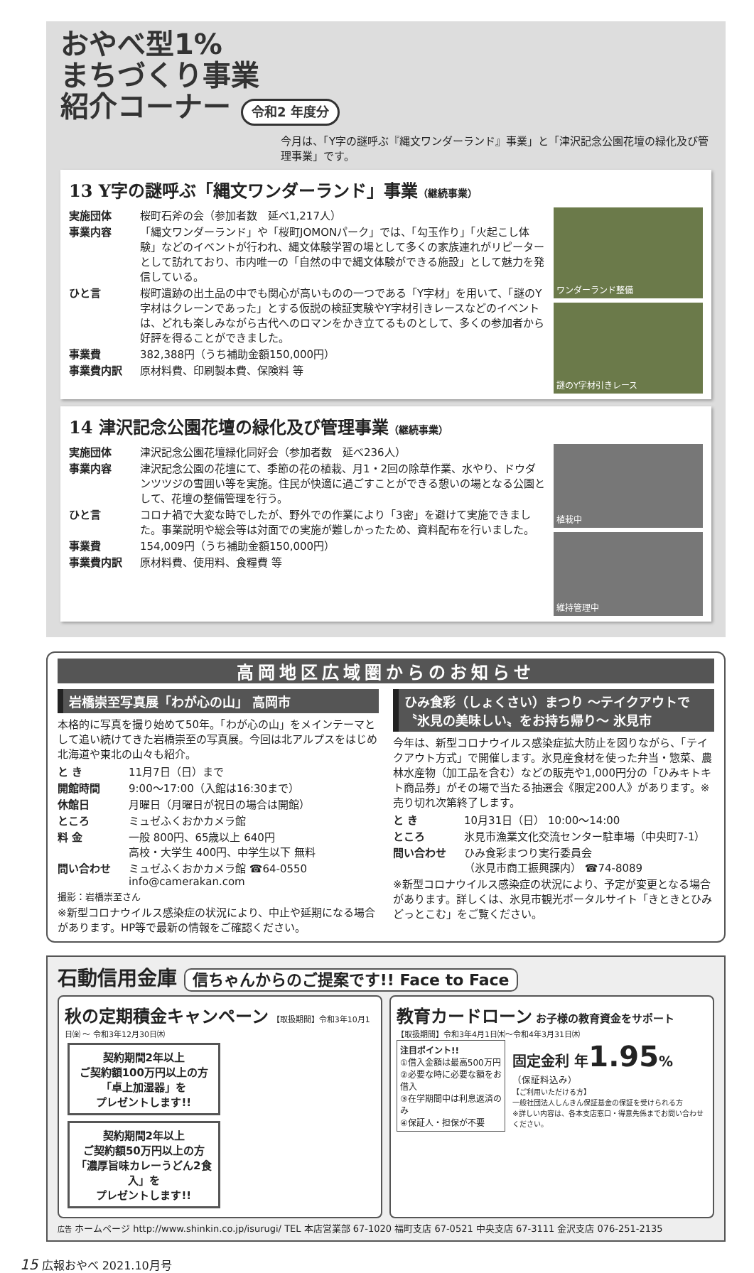おやべ型1%
まちづくり事業
紹介コーナー 令和2 年度分
今月は、「Y字の謎呼ぶ『縄文ワンダーランド』事業」と「津沢記念公園花壇の緑化及び管理事業」です。
13 Y字の謎呼ぶ「縄文ワンダーランド」事業（継続事業）
実施団体
桜町石斧の会（参加者数　延べ1,217人）
事業内容
「縄文ワンダーランド」や「桜町JOMONパーク」では、「勾玉作り」「火起こし体験」などのイベントが行われ、縄文体験学習の場として多くの家族連れがリピーターとして訪れており、市内唯一の「自然の中で縄文体験ができる施設」として魅力を発信している。
ひと言
桜町遺跡の出土品の中でも関心が高いものの一つである「Y字材」を用いて、「謎のY字材はクレーンであった」とする仮説の検証実験やY字材引きレースなどのイベントは、どれも楽しみながら古代へのロマンをかき立てるものとして、多くの参加者から好評を得ることができました。
事業費
382,388円（うち補助金額150,000円）
事業費内訳
原材料費、印刷製本費、保険料 等
ワンダーランド整備
謎のY字材引きレース
14 津沢記念公園花壇の緑化及び管理事業（継続事業）
実施団体
津沢記念公園花壇緑化同好会（参加者数　延べ236人）
事業内容
津沢記念公園の花壇にて、季節の花の植栽、月1・2回の除草作業、水やり、ドウダンツツジの雪囲い等を実施。住民が快適に過ごすことができる憩いの場となる公園として、花壇の整備管理を行う。
ひと言
コロナ禍で大変な時でしたが、野外での作業により「3密」を避けて実施できました。事業説明や総会等は対面での実施が難しかったため、資料配布を行いました。
事業費
154,009円（うち補助金額150,000円）
事業費内訳
原材料費、使用料、食糧費 等
植栽中
維持管理中
高岡地区広域圏からのお知らせ
岩橋崇至写真展「わが心の山」 高岡市
本格的に写真を撮り始めて50年。「わが心の山」をメインテーマとして追い続けてきた岩橋崇至の写真展。今回は北アルプスをはじめ北海道や東北の山々も紹介。
と き
11月7日（日）まで
開館時間
9:00〜17:00（入館は16:30まで）
休館日
月曜日（月曜日が祝日の場合は開館）
ところ
ミュゼふくおかカメラ館
料 金
一般 800円、65歳以上 640円
高校・大学生 400円、中学生以下 無料
問い合わせ
ミュゼふくおかカメラ館 ☎64-0550
info@camerakan.com
撮影：岩橋崇至さん
※新型コロナウイルス感染症の状況により、中止や延期になる場合があります。HP等で最新の情報をご確認ください。
ひみ食彩（しょくさい）まつり 〜テイクアウトで〝氷見の美味しい〟をお持ち帰り〜 氷見市
今年は、新型コロナウイルス感染症拡大防止を図りながら、「テイクアウト方式」で開催します。氷見産食材を使った弁当・惣菜、農林水産物（加工品を含む）などの販売や1,000円分の「ひみキトキト商品券」がその場で当たる抽選会《限定200人》があります。※売り切れ次第終了します。
と き
10月31日（日） 10:00〜14:00
ところ
氷見市漁業文化交流センター駐車場（中央町7-1）
問い合わせ
ひみ食彩まつり実行委員会
（氷見市商工振興課内） ☎74-8089
※新型コロナウイルス感染症の状況により、予定が変更となる場合があります。詳しくは、氷見市観光ポータルサイト「きときとひみどっとこむ」をご覧ください。
石動信用金庫 信ちゃんからのご提案です!! Face to Face
秋の定期積金キャンペーン 【取扱期間】令和3年10月1日㈮ 〜 令和3年12月30日㈭
契約期間2年以上
ご契約額100万円以上の方
「卓上加湿器」を
プレゼントします!!
契約期間2年以上
ご契約額50万円以上の方
「濃厚旨味カレーうどん2食入」を
プレゼントします!!
教育カードローン お子様の教育資金をサポート
【取扱期間】令和3年4月1日㈭〜令和4年3月31日㈭
注目ポイント!!
①借入金額は最高500万円
②必要な時に必要な額をお借入
③在学期間中は利息返済のみ
④保証人・担保が不要
固定金利 年1.95%
（保証料込み）
【ご利用いただける方】
一般社団法人しんきん保証基金の保証を受けられる方
※詳しい内容は、各本支店窓口・得意先係までお問い合わせください。
広告 ホームページ http://www.shinkin.co.jp/isurugi/ TEL 本店営業部 67-1020 福町支店 67-0521 中央支店 67-3111 金沢支店 076-251-2135
15 広報おやべ 2021.10月号